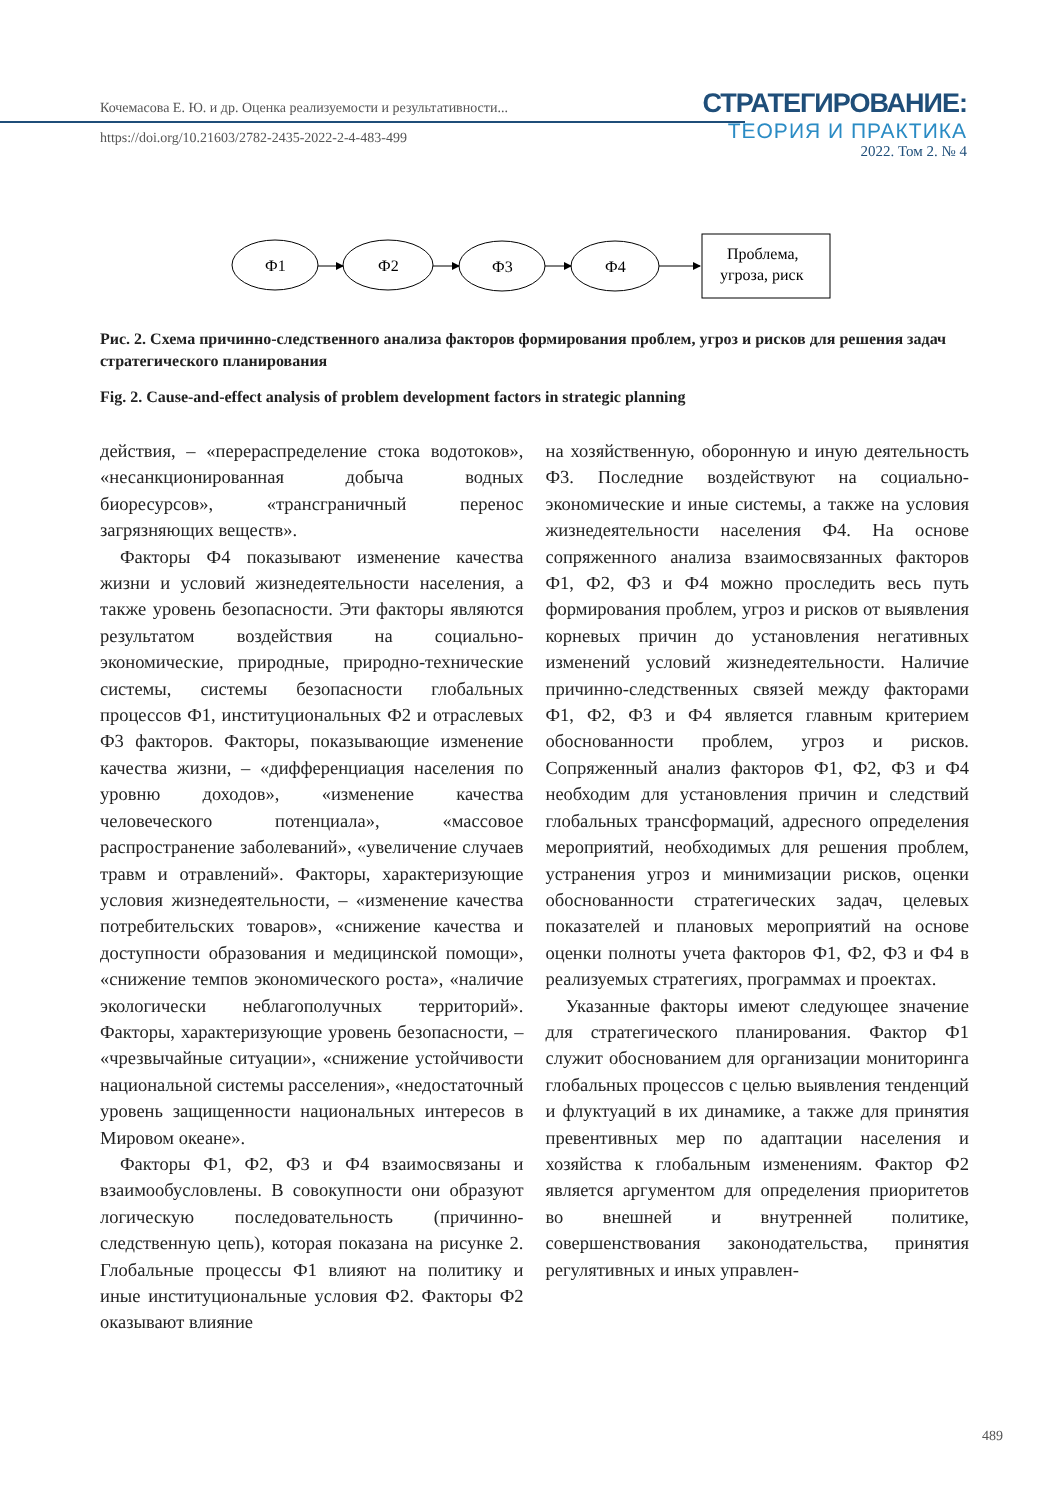Кочемасова Е. Ю. и др. Оценка реализуемости и результативности...
https://doi.org/10.21603/2782-2435-2022-2-4-483-499
СТРАТЕГИРОВАНИЕ:
ТЕОРИЯ И ПРАКТИКА
2022. Том 2. № 4
Ф1
Ф2
Ф3
Ф4
Проблема,
угроза, риск
Рис. 2. Схема причинно-следственного анализа факторов формирования проблем, угроз и рисков для решения задач стратегического планирования
Fig. 2. Cause-and-effect analysis of problem development factors in strategic planning
действия, – «перераспределение стока водотоков», «несанкционированная добыча водных биоресурсов», «трансграничный перенос загрязняющих веществ».
Факторы Ф4 показывают изменение качества жизни и условий жизнедеятельности населения, а также уровень безопасности. Эти факторы являются результатом воздействия на социально-экономические, природные, природно-технические системы, системы безопасности глобальных процессов Ф1, институциональных Ф2 и отраслевых Ф3 факторов. Факторы, показывающие изменение качества жизни, – «дифференциация населения по уровню доходов», «изменение качества человеческого потенциала», «массовое распространение заболеваний», «увеличение случаев травм и отравлений». Факторы, характеризующие условия жизнедеятельности, – «изменение качества потребительских товаров», «снижение качества и доступности образования и медицинской помощи», «снижение темпов экономического роста», «наличие экологически неблагополучных территорий». Факторы, характеризующие уровень безопасности, – «чрезвычайные ситуации», «снижение устойчивости национальной системы расселения», «недостаточный уровень защищенности национальных интересов в Мировом океане».
Факторы Ф1, Ф2, Ф3 и Ф4 взаимосвязаны и взаимообусловлены. В совокупности они образуют логическую последовательность (причинно-следственную цепь), которая показана на рисунке 2. Глобальные процессы Ф1 влияют на политику и иные институциональные условия Ф2. Факторы Ф2 оказывают влияние
на хозяйственную, оборонную и иную деятельность Ф3. Последние воздействуют на социально-экономические и иные системы, а также на условия жизнедеятельности населения Ф4. На основе сопряженного анализа взаимосвязанных факторов Ф1, Ф2, Ф3 и Ф4 можно проследить весь путь формирования проблем, угроз и рисков от выявления корневых причин до установления негативных изменений условий жизнедеятельности. Наличие причинно-следственных связей между факторами Ф1, Ф2, Ф3 и Ф4 является главным критерием обоснованности проблем, угроз и рисков. Сопряженный анализ факторов Ф1, Ф2, Ф3 и Ф4 необходим для установления причин и следствий глобальных трансформаций, адресного определения мероприятий, необходимых для решения проблем, устранения угроз и минимизации рисков, оценки обоснованности стратегических задач, целевых показателей и плановых мероприятий на основе оценки полноты учета факторов Ф1, Ф2, Ф3 и Ф4 в реализуемых стратегиях, программах и проектах.
Указанные факторы имеют следующее значение для стратегического планирования. Фактор Ф1 служит обоснованием для организации мониторинга глобальных процессов с целью выявления тенденций и флуктуаций в их динамике, а также для принятия превентивных мер по адаптации населения и хозяйства к глобальным изменениям. Фактор Ф2 является аргументом для определения приоритетов во внешней и внутренней политике, совершенствования законодательства, принятия регулятивных и иных управлен-
489